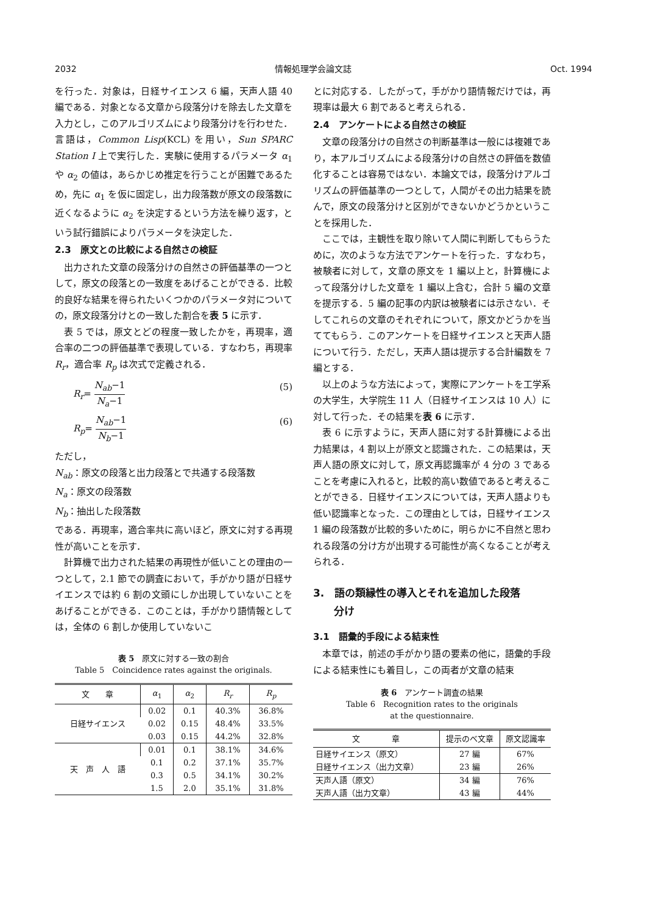2032 情報処理学会論文誌 Oct. 1994
を行った．対象は，日経サイエンス 6 編，天声人語 40 編である．対象となる文章から段落分けを除去した文章を入力とし，このアルゴリズムにより段落分けを行わせた．言語は，Common Lisp(KCL) を用い，Sun SPARC Station I 上で実行した．実験に使用するパラメータ α<sub>1</sub> や α<sub>2</sub> の値は，あらかじめ推定を行うことが困難であるため，先に α<sub>1</sub> を仮に固定し，出力段落数が原文の段落数に近くなるように α<sub>2</sub> を決定するという方法を繰り返す，という試行錯誤によりパラメータを決定した．
2.3　原文との比較による自然さの検証
出力された文章の段落分けの自然さの評価基準の一つとして，原文の段落との一致度をあげることができる．比較的良好な結果を得られたいくつかのパラメータ対についての，原文段落分けとの一致した割合を表 5 に示す．
表 5 では，原文とどの程度一致したかを，再現率，適合率の二つの評価基準で表現している．すなわち，再現率 R<sub>r</sub>，適合率 R<sub>p</sub> は次式で定義される．
R<sub>r</sub>= N<sub>ab</sub>−1 N<sub>a</sub>−1 (5)
R<sub>p</sub>= N<sub>ab</sub>−1 N<sub>b</sub>−1 (6)
ただし，
N<sub>ab</sub>：原文の段落と出力段落とで共通する段落数
N<sub>a</sub>：原文の段落数
N<sub>b</sub>：抽出した段落数
である．再現率，適合率共に高いほど，原文に対する再現性が高いことを示す．
計算機で出力された結果の再現性が低いことの理由の一つとして，2.1 節での調査において，手がかり語が日経サイエンスでは約 6 割の文頭にしか出現していないことをあげることができる．このことは，手がかり語情報としては，全体の 6 割しか使用していないこ
表 5　原文に対する一致の割合
Table 5　Coincidence rates against the originals.
| 文 章 | α<sub>1</sub> | α<sub>2</sub> | R<sub>r</sub> | R<sub>p</sub> |
| --- | --- | --- | --- | --- |
| 日経サイエンス | 0.02 | 0.1 | 40.3% | 36.8% |
| | 0.02 | 0.15 | 48.4% | 33.5% |
| | 0.03 | 0.15 | 44.2% | 32.8% |
| 天 声 人 語 | 0.01 | 0.1 | 38.1% | 34.6% |
| | 0.1 | 0.2 | 37.1% | 35.7% |
| | 0.3 | 0.5 | 34.1% | 30.2% |
| | 1.5 | 2.0 | 35.1% | 31.8% |
とに対応する．したがって，手がかり語情報だけでは，再現率は最大 6 割であると考えられる．
2.4　アンケートによる自然さの検証
文章の段落分けの自然さの判断基準は一般には複雑であり，本アルゴリズムによる段落分けの自然さの評価を数値化することは容易ではない．本論文では，段落分けアルゴリズムの評価基準の一つとして，人間がその出力結果を読んで，原文の段落分けと区別ができないかどうかということを採用した．
ここでは，主観性を取り除いて人間に判断してもらうために，次のような方法でアンケートを行った．すなわち，被験者に対して，文章の原文を 1 編以上と，計算機によって段落分けした文章を 1 編以上含む，合計 5 編の文章を提示する．5 編の記事の内訳は被験者には示さない．そしてこれらの文章のそれぞれについて，原文かどうかを当ててもらう．このアンケートを日経サイエンスと天声人語について行う．ただし，天声人語は提示する合計編数を 7 編とする．
以上のような方法によって，実際にアンケートを工学系の大学生，大学院生 11 人（日経サイエンスは 10 人）に対して行った．その結果を表 6 に示す．
表 6 に示すように，天声人語に対する計算機による出力結果は，4 割以上が原文と認識された．この結果は，天声人語の原文に対して，原文再認識率が 4 分の 3 であることを考慮に入れると，比較的高い数値であると考えることができる．日経サイエンスについては，天声人語よりも低い認識率となった．この理由としては，日経サイエンス 1 編の段落数が比較的多いために，明らかに不自然と思われる段落の分け方が出現する可能性が高くなることが考えられる．
3.　語の類縁性の導入とそれを追加した段落
　　分け
3.1　語彙的手段による結束性
本章では，前述の手がかり語の要素の他に，語彙的手段による結束性にも着目し，この両者が文章の結束
表 6　アンケート調査の結果
Table 6　Recognition rates to the originals
at the questionnaire.
| 文 章 | 提示のべ文章 | 原文認識率 |
| --- | --- | --- |
| 日経サイエンス（原文） 日経サイエンス（出力文章） | 27 編 23 編 | 67% 26% |
| 天声人語（原文） 天声人語（出力文章） | 34 編 43 編 | 76% 44% |